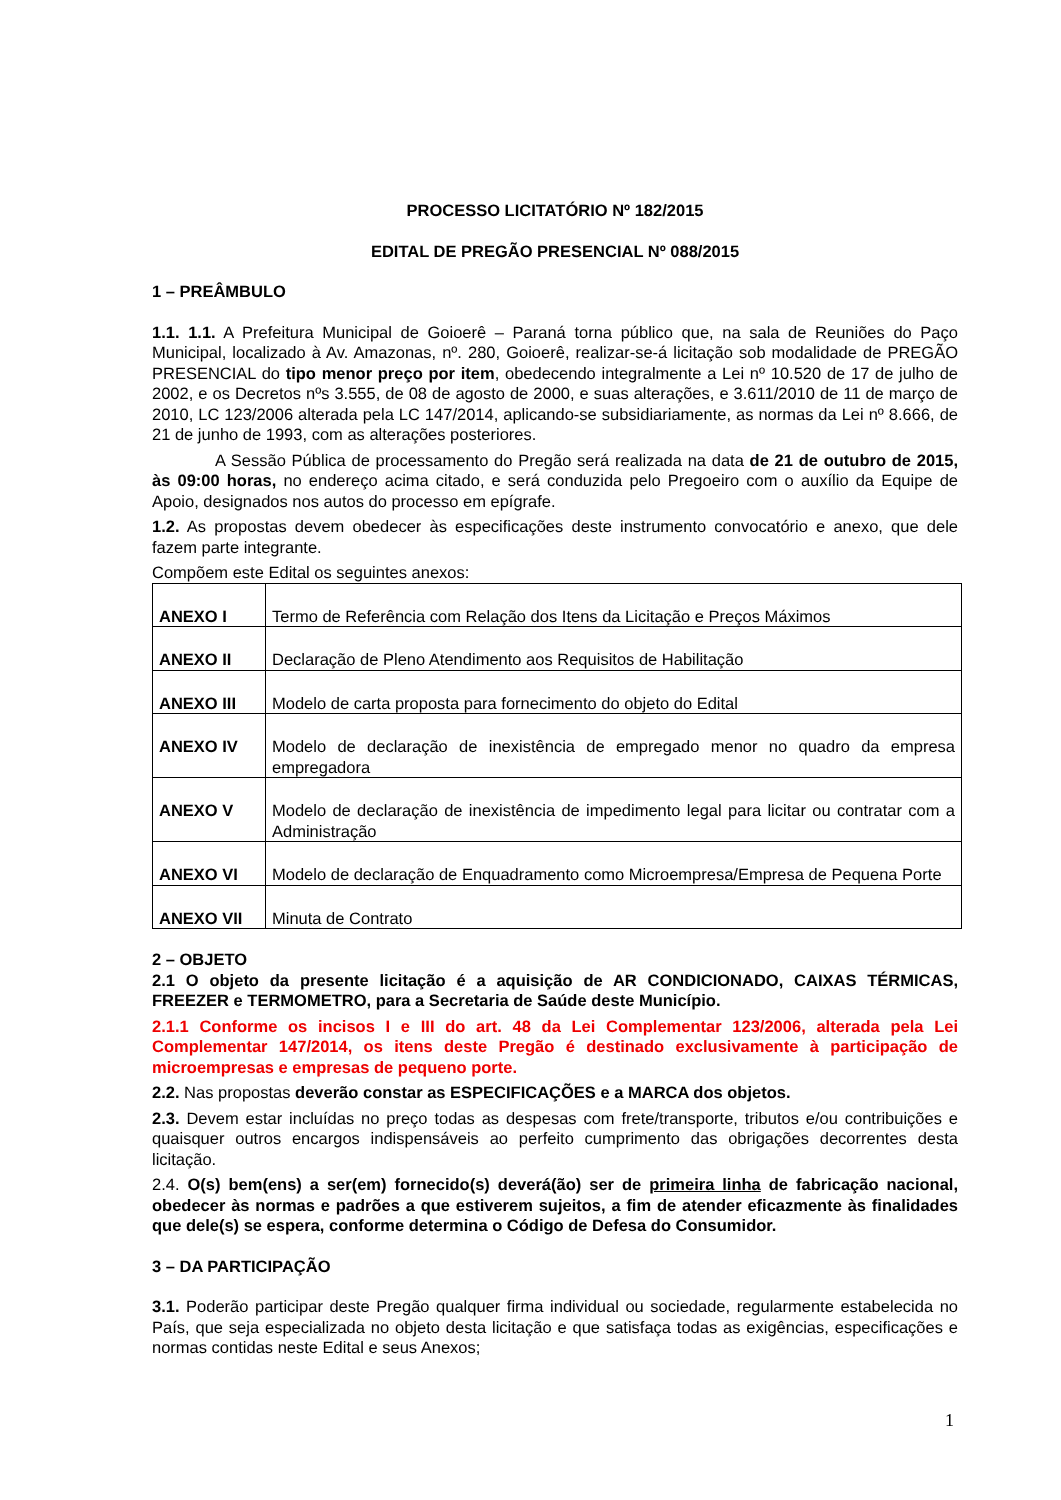PROCESSO LICITATÓRIO Nº 182/2015
EDITAL DE PREGÃO PRESENCIAL Nº 088/2015
1 – PREÂMBULO
1.1. 1.1. A Prefeitura Municipal de Goioerê – Paraná torna público que, na sala de Reuniões do Paço Municipal, localizado à Av. Amazonas, nº. 280, Goioerê, realizar-se-á licitação sob modalidade de PREGÃO PRESENCIAL do tipo menor preço por item, obedecendo integralmente a Lei nº 10.520 de 17 de julho de 2002, e os Decretos nºs 3.555, de 08 de agosto de 2000, e suas alterações, e 3.611/2010 de 11 de março de 2010, LC 123/2006 alterada pela LC 147/2014, aplicando-se subsidiariamente, as normas da Lei nº 8.666, de 21 de junho de 1993, com as alterações posteriores.
A Sessão Pública de processamento do Pregão será realizada na data de 21 de outubro de 2015, às 09:00 horas, no endereço acima citado, e será conduzida pelo Pregoeiro com o auxílio da Equipe de Apoio, designados nos autos do processo em epígrafe.
1.2. As propostas devem obedecer às especificações deste instrumento convocatório e anexo, que dele fazem parte integrante.
Compõem este Edital os seguintes anexos:
| ANEXO I | Termo de Referência com Relação dos Itens da Licitação e Preços Máximos |
| ANEXO II | Declaração de Pleno Atendimento aos Requisitos de Habilitação |
| ANEXO III | Modelo de carta proposta para fornecimento do objeto do Edital |
| ANEXO IV | Modelo de declaração de inexistência de empregado menor no quadro da empresa empregadora |
| ANEXO V | Modelo de declaração de inexistência de impedimento legal para licitar ou contratar com a Administração |
| ANEXO VI | Modelo de declaração de Enquadramento como Microempresa/Empresa de Pequena Porte |
| ANEXO VII | Minuta de Contrato |
2 – OBJETO
2.1 O objeto da presente licitação é a aquisição de AR CONDICIONADO, CAIXAS TÉRMICAS, FREEZER e TERMOMETRO, para a Secretaria de Saúde deste Município.
2.1.1 Conforme os incisos I e III do art. 48 da Lei Complementar 123/2006, alterada pela Lei Complementar 147/2014, os itens deste Pregão é destinado exclusivamente à participação de microempresas e empresas de pequeno porte.
2.2. Nas propostas deverão constar as ESPECIFICAÇÕES e a MARCA dos objetos.
2.3. Devem estar incluídas no preço todas as despesas com frete/transporte, tributos e/ou contribuições e quaisquer outros encargos indispensáveis ao perfeito cumprimento das obrigações decorrentes desta licitação.
2.4. O(s) bem(ens) a ser(em) fornecido(s) deverá(ão) ser de primeira linha de fabricação nacional, obedecer às normas e padrões a que estiverem sujeitos, a fim de atender eficazmente às finalidades que dele(s) se espera, conforme determina o Código de Defesa do Consumidor.
3 – DA PARTICIPAÇÃO
3.1. Poderão participar deste Pregão qualquer firma individual ou sociedade, regularmente estabelecida no País, que seja especializada no objeto desta licitação e que satisfaça todas as exigências, especificações e normas contidas neste Edital e seus Anexos;
1